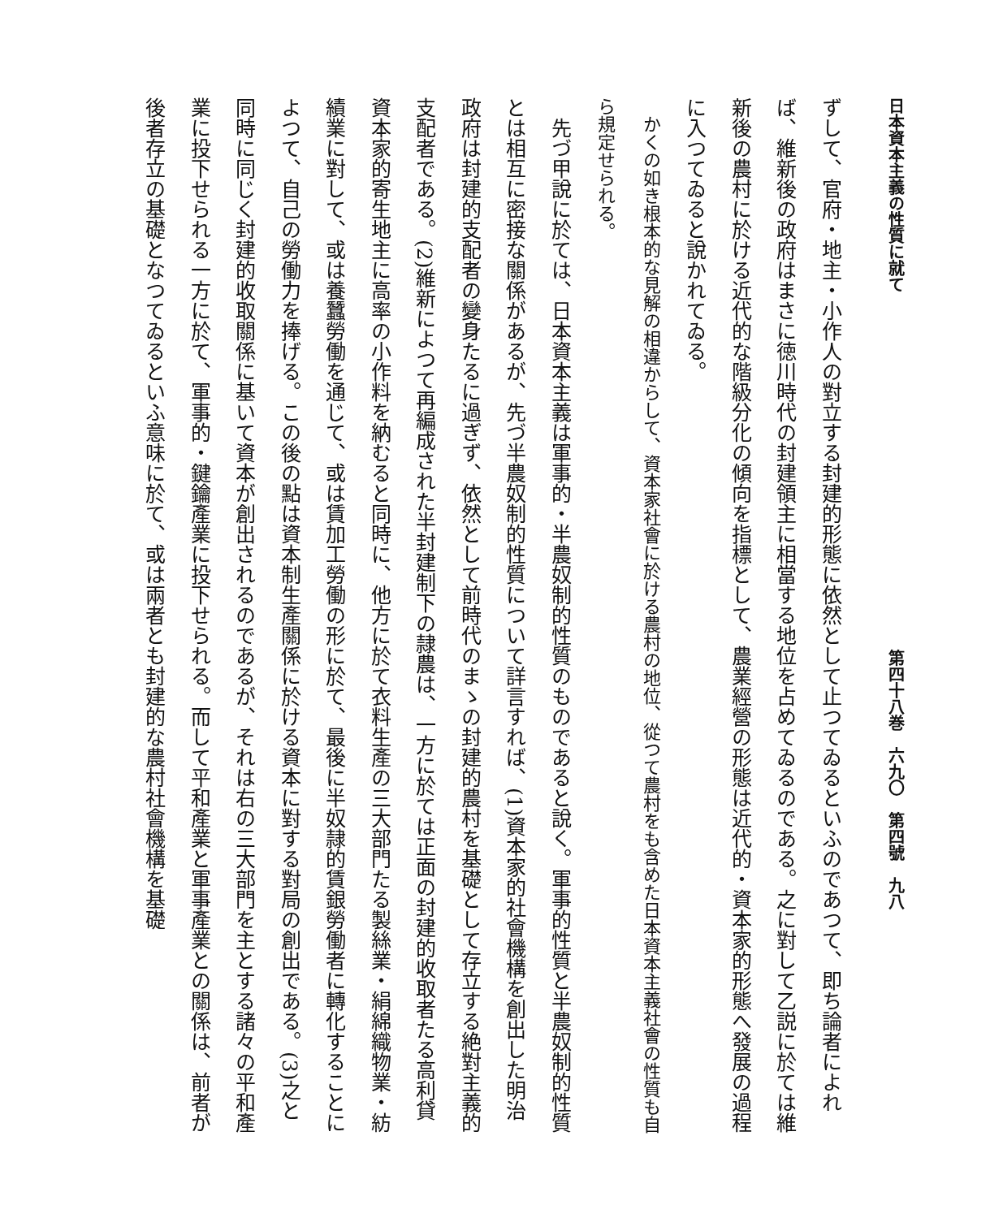日本資本主義の性質に就て 第四十八巻　六九〇　第四號　九八
ずして、官府・地主・小作人の對立する封建的形態に依然として止つてゐるといふのであつて、即ち論者によれば、維新後の政府はまさに徳川時代の封建領主に相當する地位を占めてゐるのである。之に對して乙説に於ては維新後の農村に於ける近代的な階級分化の傾向を指標として、農業經營の形態は近代的・資本家的形態へ發展の過程に入つてゐると說かれてゐる。
かくの如き根本的な見解の相違からして、資本家社會に於ける農村の地位、從つて農村をも含めた日本資本主義社會の性質も自ら規定せられる。
先づ甲說に於ては、日本資本主義は軍事的・半農奴制的性質のものであると說く。軍事的性質と半農奴制的性質とは相互に密接な關係があるが、先づ半農奴制的性質について詳言すれば、(1)資本家的社會機構を創出した明治政府は封建的支配者の變身たるに過ぎず、依然として前時代のまゝの封建的農村を基礎として存立する絶對主義的支配者である。(2)維新によつて再編成された半封建制下の隷農は、一方に於ては正面の封建的收取者たる高利貸資本家的寄生地主に高率の小作料を納むると同時に、他方に於て衣料生產の三大部門たる製絲業・絹綿織物業・紡績業に對して、或は養蠶勞働を通じて、或は賃加工勞働の形に於て、最後に半奴隷的賃銀勞働者に轉化することによつて、自己の勞働力を捧げる。この後の點は資本制生產關係に於ける資本に對する對局の創出である。(3)之と同時に同じく封建的收取關係に基いて資本が創出されるのであるが、それは右の三大部門を主とする諸々の平和產業に投下せられる一方に於て、軍事的・鍵鑰產業に投下せられる。而して平和產業と軍事產業との關係は、前者が後者存立の基礎となつてゐるといふ意味に於て、或は兩者とも封建的な農村社會機構を基礎